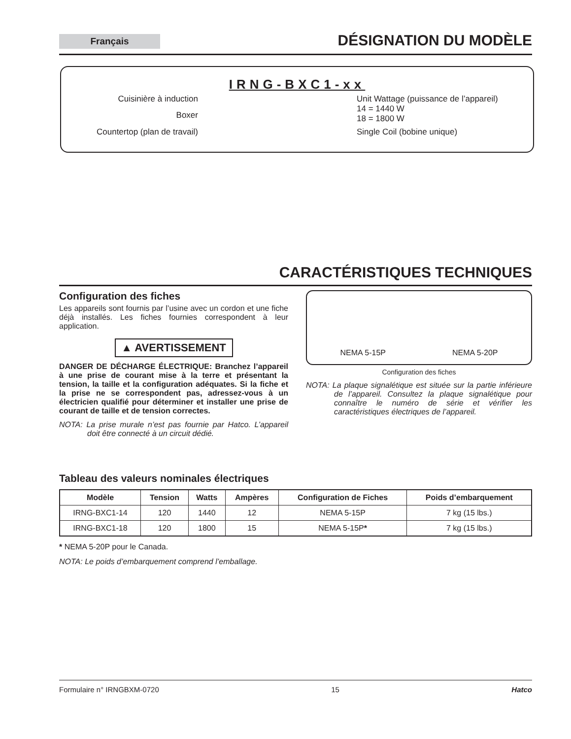Français
DÉSIGNATION DU MODÈLE
IRNG-BXC1-xx
Cuisinière à induction
Boxer
Countertop (plan de travail)
Unit Wattage (puissance de l’appareil)
14 = 1440 W
18 = 1800 W
Single Coil (bobine unique)
CARACTÉRISTIQUES TECHNIQUES
Configuration des fiches
Les appareils sont fournis par l’usine avec un cordon et une fiche déjà installés. Les fiches fournies correspondent à leur application.
▲ AVERTISSEMENT
DANGER DE DÉCHARGE ÉLECTRIQUE: Branchez l’appareil à une prise de courant mise à la terre et présentant la tension, la taille et la configuration adéquates. Si la fiche et la prise ne se correspondent pas, adressez-vous à un électricien qualifié pour déterminer et installer une prise de courant de taille et de tension correctes.
NOTA: La prise murale n’est pas fournie par Hatco. L’appareil doit être connecté à un circuit dédié.
NEMA 5-15P
NEMA 5-20P
Configuration des fiches
NOTA: La plaque signalétique est située sur la partie inférieure de l’appareil. Consultez la plaque signalétique pour connaître le numéro de série et vérifier les caractéristiques électriques de l’appareil.
Tableau des valeurs nominales électriques
| Modèle | Tension | Watts | Ampères | Configuration de Fiches | Poids d’embarquement |
| --- | --- | --- | --- | --- | --- |
| IRNG-BXC1-14 | 120 | 1440 | 12 | NEMA 5-15P | 7 kg (15 lbs.) |
| IRNG-BXC1-18 | 120 | 1800 | 15 | NEMA 5-15P * | 7 kg (15 lbs.) |
* NEMA 5-20P pour le Canada.
NOTA: Le poids d’embarquement comprend l’emballage.
Formulaire n° IRNGBXM-0720 15 Hatco